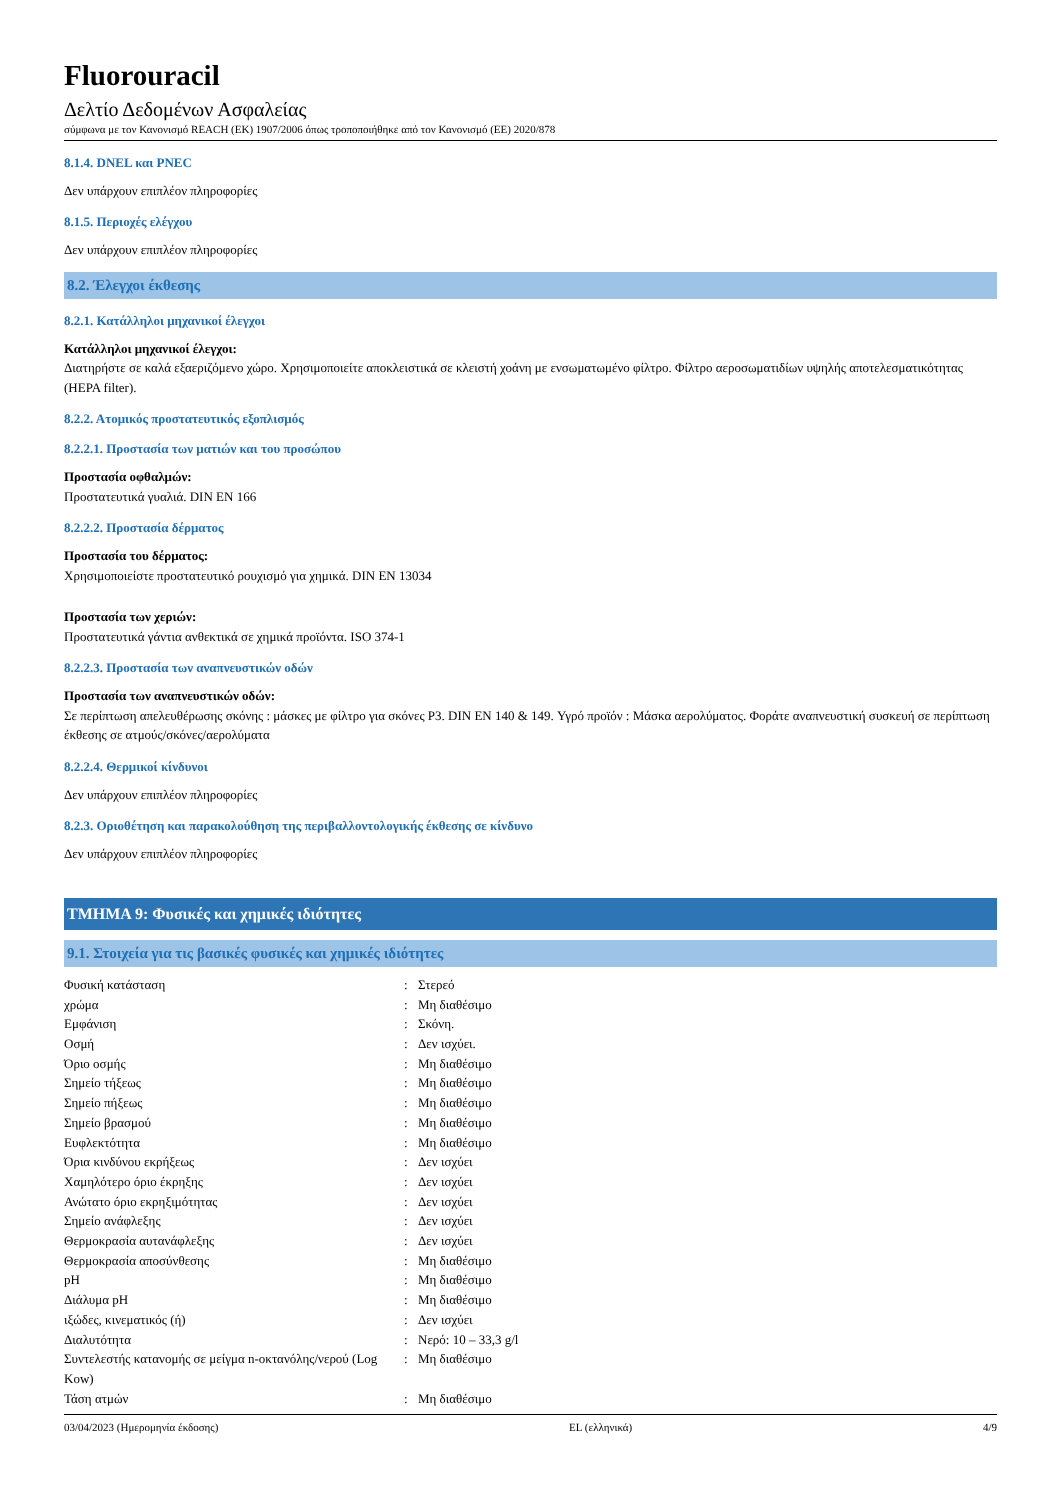Fluorouracil
Δελτίο Δεδομένων Ασφαλείας
σύμφωνα με τον Κανονισμό REACH (ΕΚ) 1907/2006 όπως τροποποιήθηκε από τον Κανονισμό (ΕΕ) 2020/878
8.1.4. DNEL και PNEC
Δεν υπάρχουν επιπλέον πληροφορίες
8.1.5. Περιοχές ελέγχου
Δεν υπάρχουν επιπλέον πληροφορίες
8.2. Έλεγχοι έκθεσης
8.2.1. Κατάλληλοι μηχανικοί έλεγχοι
Κατάλληλοι μηχανικοί έλεγχοι:
Διατηρήστε σε καλά εξαεριζόμενο χώρο. Χρησιμοποιείτε αποκλειστικά σε κλειστή χοάνη με ενσωματωμένο φίλτρο. Φίλτρο αεροσωματιδίων υψηλής αποτελεσματικότητας (HEPA filter).
8.2.2. Ατομικός προστατευτικός εξοπλισμός
8.2.2.1. Προστασία των ματιών και του προσώπου
Προστασία οφθαλμών:
Προστατευτικά γυαλιά. DIN EN 166
8.2.2.2. Προστασία δέρματος
Προστασία του δέρματος:
Χρησιμοποιείστε προστατευτικό ρουχισμό για χημικά. DIN EN 13034
Προστασία των χεριών:
Προστατευτικά γάντια ανθεκτικά σε χημικά προϊόντα. ISO 374-1
8.2.2.3. Προστασία των αναπνευστικών οδών
Προστασία των αναπνευστικών οδών:
Σε περίπτωση απελευθέρωσης σκόνης : μάσκες με φίλτρο για σκόνες P3. DIN EN 140 & 149. Υγρό προϊόν : Μάσκα αερολύματος. Φοράτε αναπνευστική συσκευή σε περίπτωση έκθεσης σε ατμούς/σκόνες/αερολύματα
8.2.2.4. Θερμικοί κίνδυνοι
Δεν υπάρχουν επιπλέον πληροφορίες
8.2.3. Οριοθέτηση και παρακολούθηση της περιβαλλοντολογικής έκθεσης σε κίνδυνο
Δεν υπάρχουν επιπλέον πληροφορίες
ΤΜΗΜΑ 9: Φυσικές και χημικές ιδιότητες
9.1. Στοιχεία για τις βασικές φυσικές και χημικές ιδιότητες
| Φυσική κατάσταση | : | Στερεό |
| χρώμα | : | Μη διαθέσιμο |
| Εμφάνιση | : | Σκόνη. |
| Οσμή | : | Δεν ισχύει. |
| Όριο οσμής | : | Μη διαθέσιμο |
| Σημείο τήξεως | : | Μη διαθέσιμο |
| Σημείο πήξεως | : | Μη διαθέσιμο |
| Σημείο βρασμού | : | Μη διαθέσιμο |
| Ευφλεκτότητα | : | Μη διαθέσιμο |
| Όρια κινδύνου εκρήξεως | : | Δεν ισχύει |
| Χαμηλότερο όριο έκρηξης | : | Δεν ισχύει |
| Ανώτατο όριο εκρηξιμότητας | : | Δεν ισχύει |
| Σημείο ανάφλεξης | : | Δεν ισχύει |
| Θερμοκρασία αυτανάφλεξης | : | Δεν ισχύει |
| Θερμοκρασία αποσύνθεσης | : | Μη διαθέσιμο |
| pH | : | Μη διαθέσιμο |
| Διάλυμα pH | : | Μη διαθέσιμο |
| ιξώδες, κινεματικός (ή) | : | Δεν ισχύει |
| Διαλυτότητα | : | Νερό: 10 – 33,3 g/l |
| Συντελεστής κατανομής σε μείγμα n-οκτανόλης/νερού (Log Kow) | : | Μη διαθέσιμο |
| Τάση ατμών | : | Μη διαθέσιμο |
03/04/2023 (Ημερομηνία έκδοσης) EL (ελληνικά) 4/9